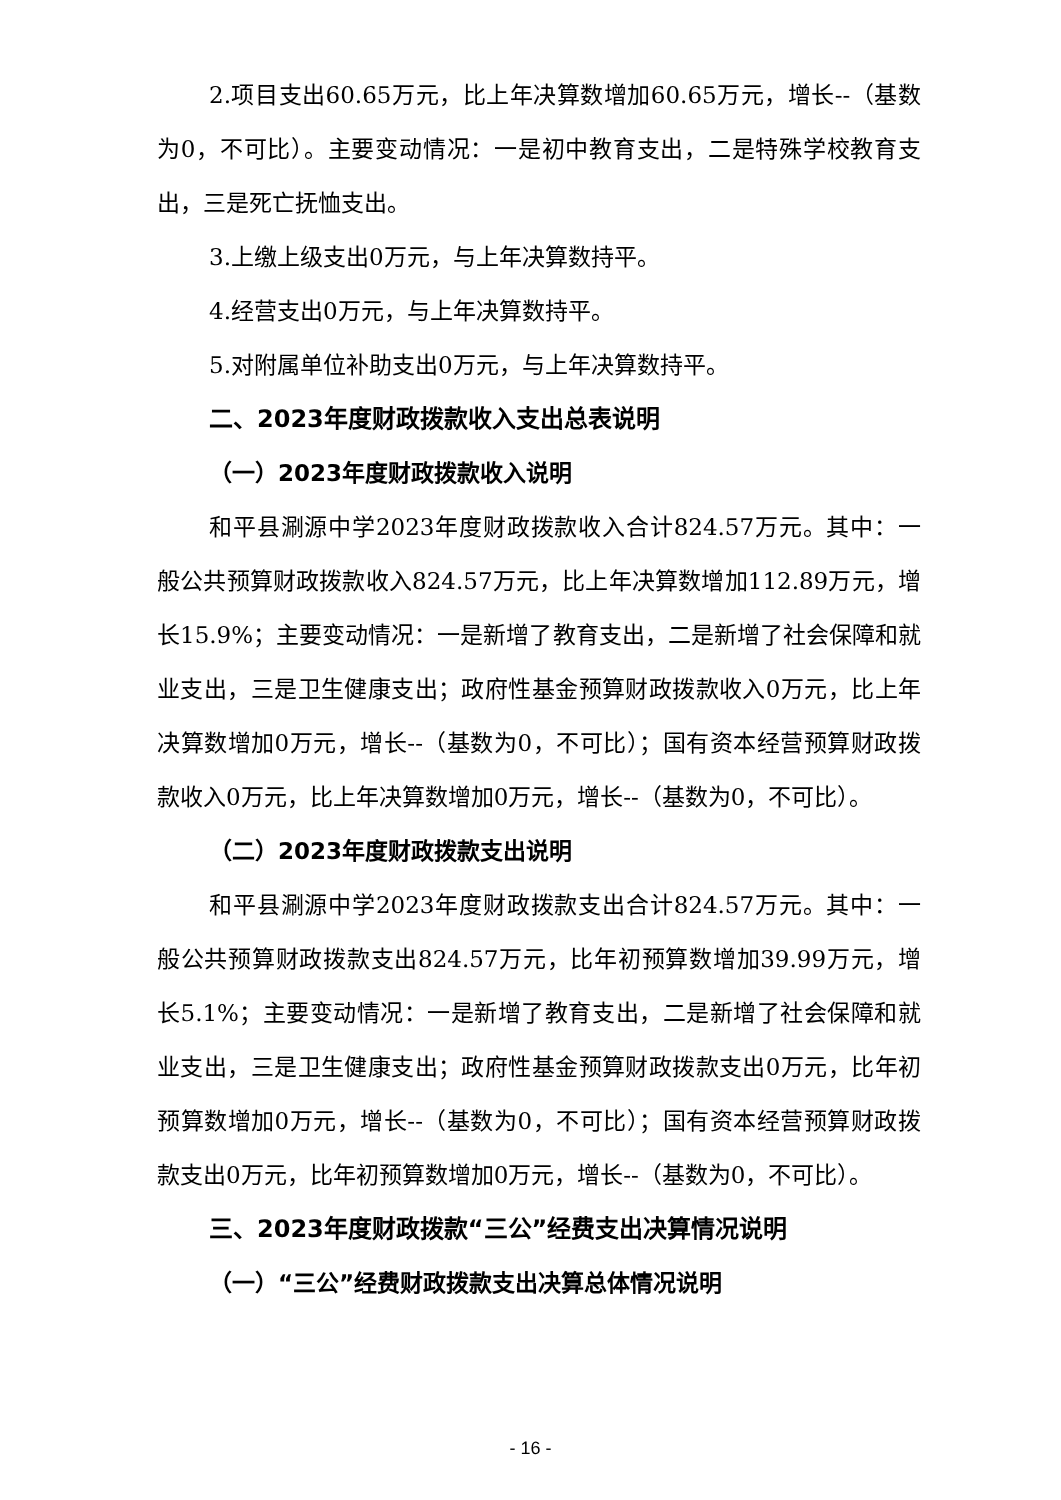2.项目支出60.65万元，比上年决算数增加60.65万元，增长--（基数为0，不可比）。主要变动情况：一是初中教育支出，二是特殊学校教育支出，三是死亡抚恤支出。
3.上缴上级支出0万元，与上年决算数持平。
4.经营支出0万元，与上年决算数持平。
5.对附属单位补助支出0万元，与上年决算数持平。
二、2023年度财政拨款收入支出总表说明
（一）2023年度财政拨款收入说明
和平县涮源中学2023年度财政拨款收入合计824.57万元。其中：一般公共预算财政拨款收入824.57万元，比上年决算数增加112.89万元，增长15.9%；主要变动情况：一是新增了教育支出，二是新增了社会保障和就业支出，三是卫生健康支出；政府性基金预算财政拨款收入0万元，比上年决算数增加0万元，增长--（基数为0，不可比）；国有资本经营预算财政拨款收入0万元，比上年决算数增加0万元，增长--（基数为0，不可比）。
（二）2023年度财政拨款支出说明
和平县涮源中学2023年度财政拨款支出合计824.57万元。其中：一般公共预算财政拨款支出824.57万元，比年初预算数增加39.99万元，增长5.1%；主要变动情况：一是新增了教育支出，二是新增了社会保障和就业支出，三是卫生健康支出；政府性基金预算财政拨款支出0万元，比年初预算数增加0万元，增长--（基数为0，不可比）；国有资本经营预算财政拨款支出0万元，比年初预算数增加0万元，增长--（基数为0，不可比）。
三、2023年度财政拨款“三公”经费支出决算情况说明
（一）“三公”经费财政拨款支出决算总体情况说明
- 16 -